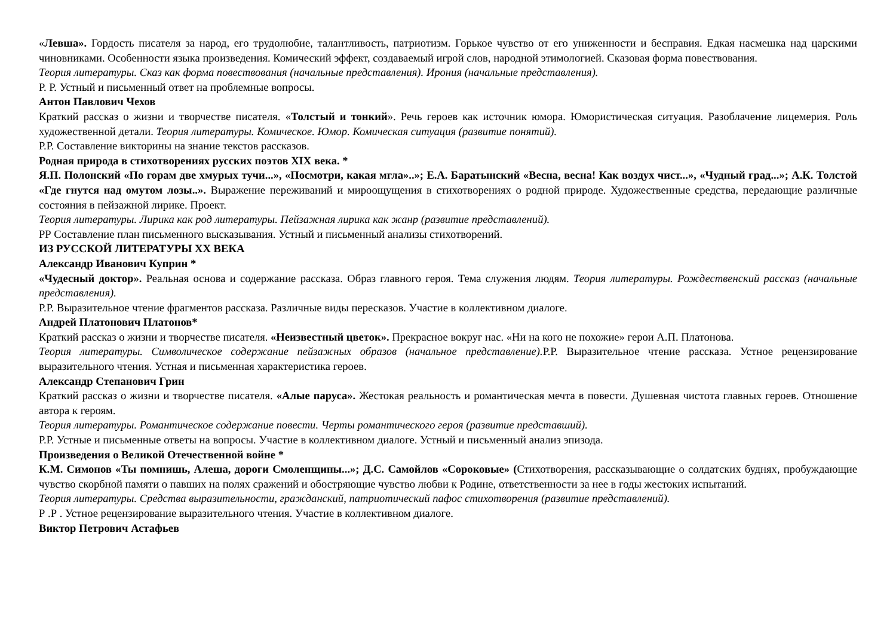«Левша». Гордость писателя за народ, его трудолюбие, талантливость, патриотизм. Горькое чувство от его униженности и бесправия. Едкая насмешка над царскими чиновниками. Особенности языка произведения. Комический эффект, создаваемый игрой слов, народной этимологией. Сказовая форма повествования.
Теория литературы. Сказ как форма повествования (начальные представления). Ирония (начальные представления).
Р. Р. Устный и письменный ответ на проблемные вопросы.
Антон Павлович Чехов
Краткий рассказ о жизни и творчестве писателя. «Толстый и тонкий». Речь героев как источник юмора. Юмористическая ситуация. Разоблачение лицемерия. Роль художественной детали. Теория литературы. Комическое. Юмор. Комическая ситуация (развитие понятий).
Р.Р. Составление викторины на знание текстов рассказов.
Родная природа в стихотворениях русских поэтов XIX века. *
Я.П. Полонский «По горам две хмурых тучи...», «Посмотри, какая мгла»..»; Е.А. Баратынский «Весна, весна! Как воздух чист...», «Чудный град...»; А.К. Толстой «Где гнутся над омутом лозы..». Выражение переживаний и мироощущения в стихотворениях о родной природе. Художественные средства, передающие различные состояния в пейзажной лирике. Проект.
Теория литературы. Лирика как род литературы. Пейзажная лирика как жанр (развитие представлений).
РР Составление план письменного высказывания. Устный и письменный анализы стихотворений.
ИЗ РУССКОЙ ЛИТЕРАТУРЫ XX ВЕКА
Александр Иванович Куприн *
«Чудесный доктор». Реальная основа и содержание рассказа. Образ главного героя. Тема служения людям. Теория литературы. Рождественский рассказ (начальные представления).
Р.Р. Выразительное чтение фрагментов рассказа. Различные виды пересказов. Участие в коллективном диалоге.
Андрей Платонович Платонов*
Краткий рассказ о жизни и творчестве писателя. «Неизвестный цветок». Прекрасное вокруг нас. «Ни на кого не похожие» герои А.П. Платонова.
Теория литературы. Символическое содержание пейзажных образов (начальное представление). Р.Р. Выразительное чтение рассказа. Устное рецензирование выразительного чтения. Устная и письменная характеристика героев.
Александр Степанович Грин
Краткий рассказ о жизни и творчестве писателя. «Алые паруса». Жестокая реальность и романтическая мечта в повести. Душевная чистота главных героев. Отношение автора к героям.
Теория литературы. Романтическое содержание повести. Черты романтического героя (развитие представший).
Р.Р. Устные и письменные ответы на вопросы. Участие в коллективном диалоге. Устный и письменный анализ эпизода.
Произведения о Великой Отечественной войне *
К.М. Симонов «Ты помнишь, Алеша, дороги Смоленщины...»; Д.С. Самойлов «Сороковые» (Стихотворения, рассказывающие о солдатских буднях, пробуждающие чувство скорбной памяти о павших на полях сражений и обостряющие чувство любви к Родине, ответственности за нее в годы жестоких испытаний.
Теория литературы. Средства выразительности, гражданский, патриотический пафос стихотворения (развитие представлений).
Р .Р . Устное рецензирование выразительного чтения. Участие в коллективном диалоге.
Виктор Петрович Астафьев